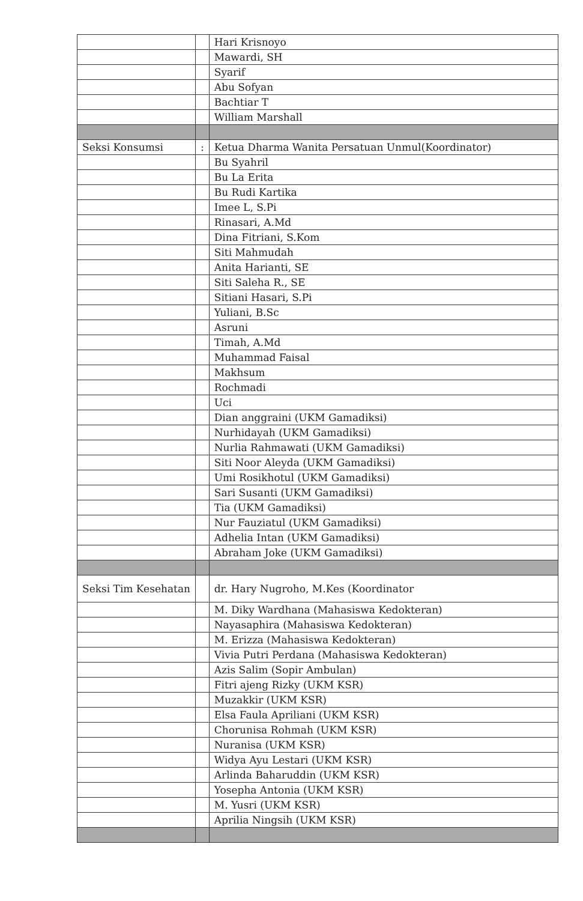| | | Hari Krisnoyo |
| | | Mawardi, SH |
| | | Syarif |
| | | Abu Sofyan |
| | | Bachtiar T |
| | | William Marshall |
| Seksi Konsumsi | : | Ketua Dharma Wanita Persatuan Unmul(Koordinator) |
| | | Bu Syahril |
| | | Bu La Erita |
| | | Bu Rudi Kartika |
| | | Imee L, S.Pi |
| | | Rinasari, A.Md |
| | | Dina Fitriani, S.Kom |
| | | Siti Mahmudah |
| | | Anita Harianti, SE |
| | | Siti Saleha R., SE |
| | | Sitiani Hasari, S.Pi |
| | | Yuliani, B.Sc |
| | | Asruni |
| | | Timah, A.Md |
| | | Muhammad Faisal |
| | | Makhsum |
| | | Rochmadi |
| | | Uci |
| | | Dian anggraini (UKM Gamadiksi) |
| | | Nurhidayah (UKM Gamadiksi) |
| | | Nurlia Rahmawati (UKM Gamadiksi) |
| | | Siti Noor Aleyda (UKM Gamadiksi) |
| | | Umi Rosikhotul (UKM Gamadiksi) |
| | | Sari Susanti (UKM Gamadiksi) |
| | | Tia (UKM Gamadiksi) |
| | | Nur Fauziatul (UKM Gamadiksi) |
| | | Adhelia Intan (UKM Gamadiksi) |
| | | Abraham Joke (UKM Gamadiksi) |
| Seksi Tim Kesehatan | | dr. Hary Nugroho, M.Kes (Koordinator |
| | | M. Diky Wardhana (Mahasiswa Kedokteran) |
| | | Nayasaphira (Mahasiswa Kedokteran) |
| | | M. Erizza (Mahasiswa Kedokteran) |
| | | Vivia Putri Perdana (Mahasiswa Kedokteran) |
| | | Azis Salim (Sopir Ambulan) |
| | | Fitri ajeng Rizky (UKM KSR) |
| | | Muzakkir (UKM KSR) |
| | | Elsa Faula Apriliani (UKM KSR) |
| | | Chorunisa Rohmah (UKM KSR) |
| | | Nuranisa (UKM KSR) |
| | | Widya Ayu Lestari (UKM KSR) |
| | | Arlinda Baharuddin (UKM KSR) |
| | | Yosepha Antonia (UKM KSR) |
| | | M. Yusri (UKM KSR) |
| | | Aprilia Ningsih (UKM KSR) |